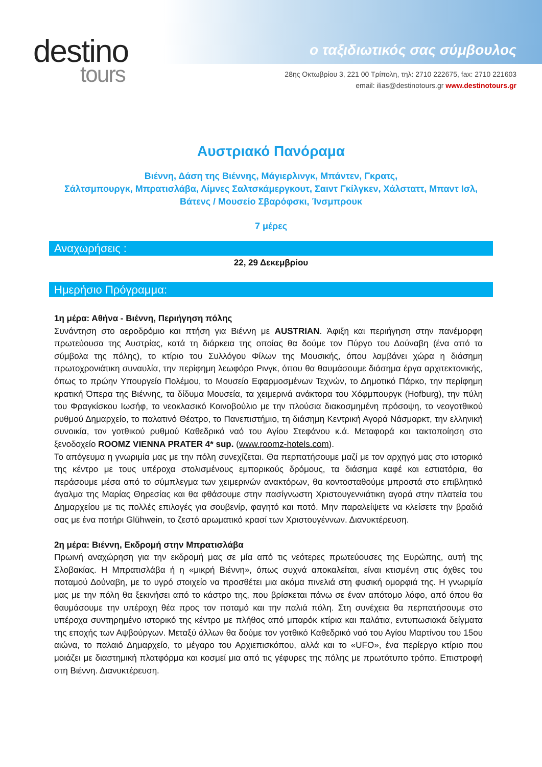destino
tours
ο ταξιδιωτικός σας σύμβουλος
28ης Οκτωβρίου 3, 221 00 Τρίπολη, τηλ: 2710 222675, fax: 2710 221603
email: ilias@destinotours.gr www.destinotours.gr
Αυστριακό Πανόραμα
Βιέννη, Δάση της Βιέννης, Μάγιερλινγκ, Μπάντεν, Γκρατς,
Σάλτσμπουργκ, Μπρατισλάβα, Λίμνες Σαλτσκάμεργκουτ, Σαιντ Γκίλγκεν, Χάλσταττ, Μπαντ Ισλ,
Βάτενς / Μουσείο Σβαρόφσκι, Ίνσμπρουκ
7 μέρες
Αναχωρήσεις :
22, 29 Δεκεμβρίου
Ημερήσιο Πρόγραμμα:
1η μέρα: Αθήνα - Βιέννη, Περιήγηση πόλης
Συνάντηση στο αεροδρόμιο και πτήση για Βιέννη με AUSTRIAN. Άφιξη και περιήγηση στην πανέμορφη πρωτεύουσα της Αυστρίας, κατά τη διάρκεια της οποίας θα δούμε τον Πύργο του Δούναβη (ένα από τα σύμβολα της πόλης), το κτίριο του Συλλόγου Φίλων της Μουσικής, όπου λαμβάνει χώρα η διάσημη πρωτοχρονιάτικη συναυλία, την περίφημη λεωφόρο Ρινγκ, όπου θα θαυμάσουμε διάσημα έργα αρχιτεκτονικής, όπως το πρώην Υπουργείο Πολέμου, το Μουσείο Εφαρμοσμένων Τεχνών, το Δημοτικό Πάρκο, την περίφημη κρατική Όπερα της Βιέννης, τα δίδυμα Μουσεία, τα χειμερινά ανάκτορα του Χόφμπουργκ (Hofburg), την πύλη του Φραγκίσκου Ιωσήφ, το νεοκλασικό Κοινοβούλιο με την πλούσια διακοσμημένη πρόσοψη, το νεογοτθικού ρυθμού Δημαρχείο, το παλατινό Θέατρο, το Πανεπιστήμιο, τη διάσημη Κεντρική Αγορά Νάσμαρκτ, την ελληνική συνοικία, τον γοτθικού ρυθμού Καθεδρικό ναό του Αγίου Στεφάνου κ.ά. Μεταφορά και τακτοποίηση στο ξενοδοχείο ROOMZ VIENNA PRATER 4* sup. (www.roomz-hotels.com).
Το απόγευμα η γνωριμία μας με την πόλη συνεχίζεται. Θα περπατήσουμε μαζί με τον αρχηγό μας στο ιστορικό της κέντρο με τους υπέροχα στολισμένους εμπορικούς δρόμους, τα διάσημα καφέ και εστιατόρια, θα περάσουμε μέσα από το σύμπλεγμα των χειμερινών ανακτόρων, θα κοντοσταθούμε μπροστά στο επιβλητικό άγαλμα της Μαρίας Θηρεσίας και θα φθάσουμε στην πασίγνωστη Χριστουγεννιάτικη αγορά στην πλατεία του Δημαρχείου με τις πολλές επιλογές για σουβενίρ, φαγητό και ποτό. Μην παραλείψετε να κλείσετε την βραδιά σας με ένα ποτήρι Glühwein, το ζεστό αρωματικό κρασί των Χριστουγέννων. Διανυκτέρευση.
2η μέρα: Βιέννη, Εκδρομή στην Μπρατισλάβα
Πρωινή αναχώρηση για την εκδρομή μας σε μία από τις νεότερες πρωτεύουσες της Ευρώπης, αυτή της Σλοβακίας. Η Μπρατισλάβα ή η «μικρή Βιέννη», όπως συχνά αποκαλείται, είναι κτισμένη στις όχθες του ποταμού Δούναβη, με το υγρό στοιχείο να προσθέτει μια ακόμα πινελιά στη φυσική ομορφιά της. Η γνωριμία μας με την πόλη θα ξεκινήσει από το κάστρο της, που βρίσκεται πάνω σε έναν απότομο λόφο, από όπου θα θαυμάσουμε την υπέροχη θέα προς τον ποταμό και την παλιά πόλη. Στη συνέχεια θα περπατήσουμε στο υπέροχα συντηρημένο ιστορικό της κέντρο με πλήθος από μπαρόκ κτίρια και παλάτια, εντυπωσιακά δείγματα της εποχής των Αψβούργων. Μεταξύ άλλων θα δούμε τον γοτθικό Καθεδρικό ναό του Αγίου Μαρτίνου του 15ου αιώνα, το παλαιό Δημαρχείο, το μέγαρο του Αρχιεπισκόπου, αλλά και το «UFO», ένα περίεργο κτίριο που μοιάζει με διαστημική πλατφόρμα και κοσμεί μια από τις γέφυρες της πόλης με πρωτότυπο τρόπο. Επιστροφή στη Βιέννη. Διανυκτέρευση.